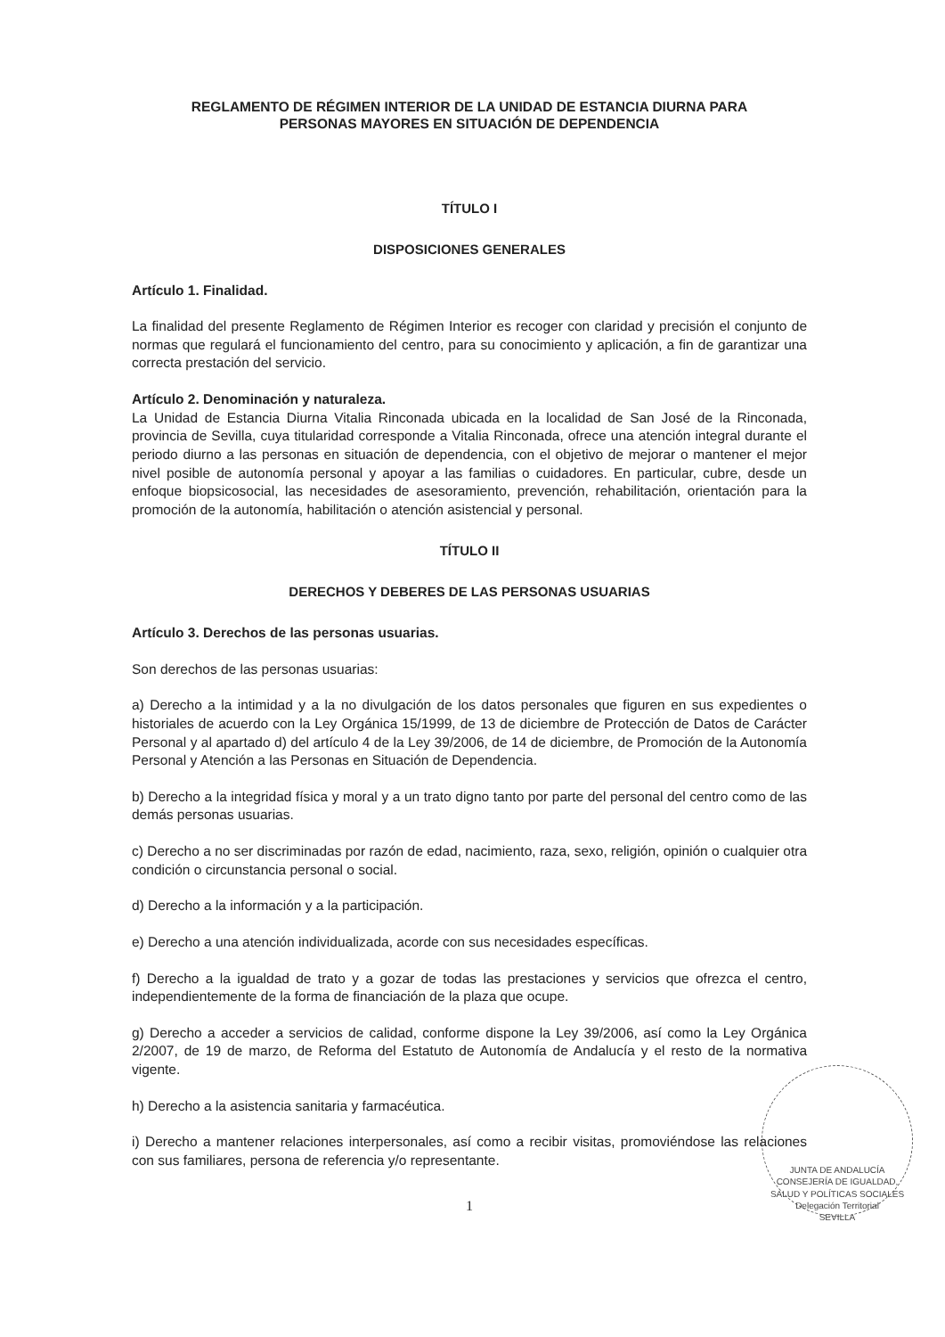REGLAMENTO DE RÉGIMEN INTERIOR DE LA UNIDAD DE ESTANCIA DIURNA PARA
PERSONAS MAYORES EN SITUACIÓN DE DEPENDENCIA
TÍTULO I
DISPOSICIONES GENERALES
Artículo 1. Finalidad.
La finalidad del presente Reglamento de Régimen Interior es recoger con claridad y precisión el conjunto de normas que regulará el funcionamiento del centro, para su conocimiento y aplicación, a fin de garantizar una correcta prestación del servicio.
Artículo 2. Denominación y naturaleza.
La Unidad de Estancia Diurna Vitalia Rinconada ubicada en la localidad de San José de la Rinconada, provincia de Sevilla, cuya titularidad corresponde a Vitalia Rinconada, ofrece una atención integral durante el periodo diurno a las personas en situación de dependencia, con el objetivo de mejorar o mantener el mejor nivel posible de autonomía personal y apoyar a las familias o cuidadores. En particular, cubre, desde un enfoque biopsicosocial, las necesidades de asesoramiento, prevención, rehabilitación, orientación para la promoción de la autonomía, habilitación o atención asistencial y personal.
TÍTULO II
DERECHOS Y DEBERES DE LAS PERSONAS USUARIAS
Artículo 3. Derechos de las personas usuarias.
Son derechos de las personas usuarias:
a) Derecho a la intimidad y a la no divulgación de los datos personales que figuren en sus expedientes o historiales de acuerdo con la Ley Orgánica 15/1999, de 13 de diciembre de Protección de Datos de Carácter Personal y al apartado d) del artículo 4 de la Ley 39/2006, de 14 de diciembre, de Promoción de la Autonomía Personal y Atención a las Personas en Situación de Dependencia.
b) Derecho a la integridad física y moral y a un trato digno tanto por parte del personal del centro como de las demás personas usuarias.
c) Derecho a no ser discriminadas por razón de edad, nacimiento, raza, sexo, religión, opinión o cualquier otra condición o circunstancia personal o social.
d) Derecho a la información y a la participación.
e) Derecho a una atención individualizada, acorde con sus necesidades específicas.
f) Derecho a la igualdad de trato y a gozar de todas las prestaciones y servicios que ofrezca el centro, independientemente de la forma de financiación de la plaza que ocupe.
g) Derecho a acceder a servicios de calidad, conforme dispone la Ley 39/2006, así como la Ley Orgánica 2/2007, de 19 de marzo, de Reforma del Estatuto de Autonomía de Andalucía y el resto de la normativa vigente.
h) Derecho a la asistencia sanitaria y farmacéutica.
i) Derecho a mantener relaciones interpersonales, así como a recibir visitas, promoviéndose las relaciones con sus familiares, persona de referencia y/o representante.
1
JUNTA DE ANDALUCÍA
CONSEJERÍA DE IGUALDAD, SALUD Y POLÍTICAS SOCIALES
Delegación Territorial
SEVILLA